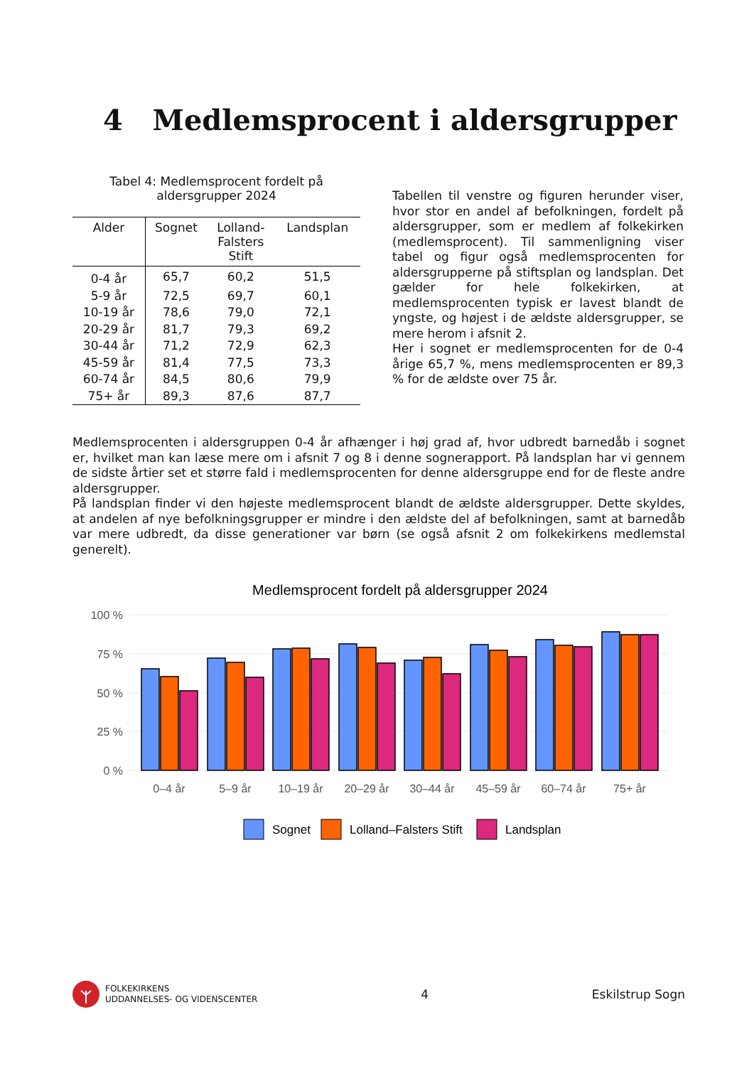4 Medlemsprocent i aldersgrupper
Tabel 4: Medlemsprocent fordelt på aldersgrupper 2024
| Alder | Sognet | Lolland- Falsters Stift | Landsplan |
| --- | --- | --- | --- |
| 0-4 år | 65,7 | 60,2 | 51,5 |
| 5-9 år | 72,5 | 69,7 | 60,1 |
| 10-19 år | 78,6 | 79,0 | 72,1 |
| 20-29 år | 81,7 | 79,3 | 69,2 |
| 30-44 år | 71,2 | 72,9 | 62,3 |
| 45-59 år | 81,4 | 77,5 | 73,3 |
| 60-74 år | 84,5 | 80,6 | 79,9 |
| 75+ år | 89,3 | 87,6 | 87,7 |
Tabellen til venstre og figuren herunder viser, hvor stor en andel af befolkningen, fordelt på aldersgrupper, som er medlem af folkekirken (medlemsprocent). Til sammenligning viser tabel og figur også medlemsprocenten for aldersgrupperne på stiftsplan og landsplan. Det gælder for hele folkekirken, at medlemsprocenten typisk er lavest blandt de yngste, og højest i de ældste aldersgrupper, se mere herom i afsnit 2.
Her i sognet er medlemsprocenten for de 0-4 årige 65,7 %, mens medlemsprocenten er 89,3 % for de ældste over 75 år.
Medlemsprocenten i aldersgruppen 0-4 år afhænger i høj grad af, hvor udbredt barnedåb i sognet er, hvilket man kan læse mere om i afsnit 7 og 8 i denne sognerapport. På landsplan har vi gennem de sidste årtier set et større fald i medlemsprocenten for denne aldersgruppe end for de fleste andre aldersgrupper.
På landsplan finder vi den højeste medlemsprocent blandt de ældste aldersgrupper. Dette skyldes, at andelen af nye befolkningsgrupper er mindre i den ældste del af befolkningen, samt at barnedåb var mere udbredt, da disse generationer var børn (se også afsnit 2 om folkekirkens medlemstal generelt).
Medlemsprocent fordelt på aldersgrupper 2024
100 %
75 %
50 %
25 %
0 %
0–4 år
5–9 år
10–19 år
20–29 år
30–44 år
45–59 år
60–74 år
75+ år
Sognet
Lolland–Falsters Stift
Landsplan
FOLKEKIRKENS
UDDANNELSES- OG VIDENSCENTER
4 Eskilstrup Sogn